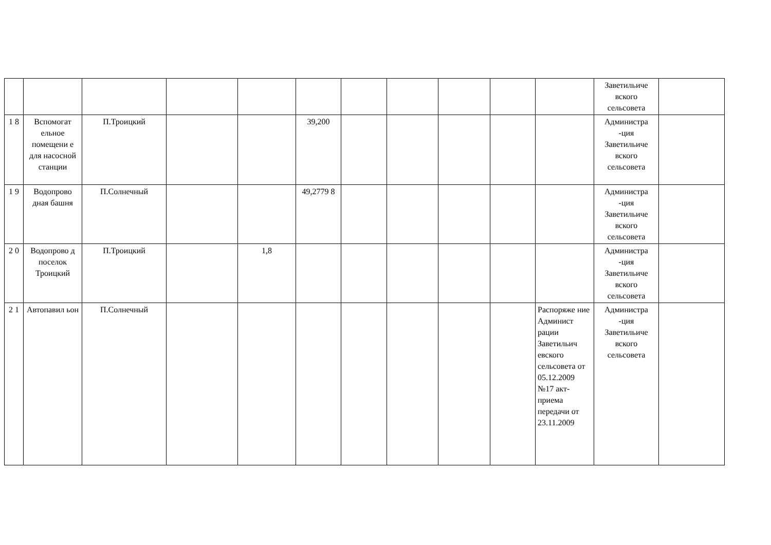| | | | | | | | | | | | Заветильиче вского сельсовета | |
| 1 8 | Вспомогат ельное помещени е для насосной станции | П.Троицкий | | | 39,200 | | | | | | Администра -ция Заветильиче вского сельсовета | |
| 1 9 | Водопрово дная башня | П.Солнечный | | | 49,2779 8 | | | | | | Администра -ция Заветильиче вского сельсовета | |
| 2 0 | Водопрово д поселок Троицкий | П.Троицкий | | 1,8 | | | | | | | Администра -ция Заветильиче вского сельсовета | |
| 2 1 | Автопавил ьон | П.Солнечный | | | | | | | | Распоряже ние Админист рации Заветильич евского сельсовета от 05.12.2009 №17 акт-приема передачи от 23.11.2009 | Администра -ция Заветильиче вского сельсовета | |